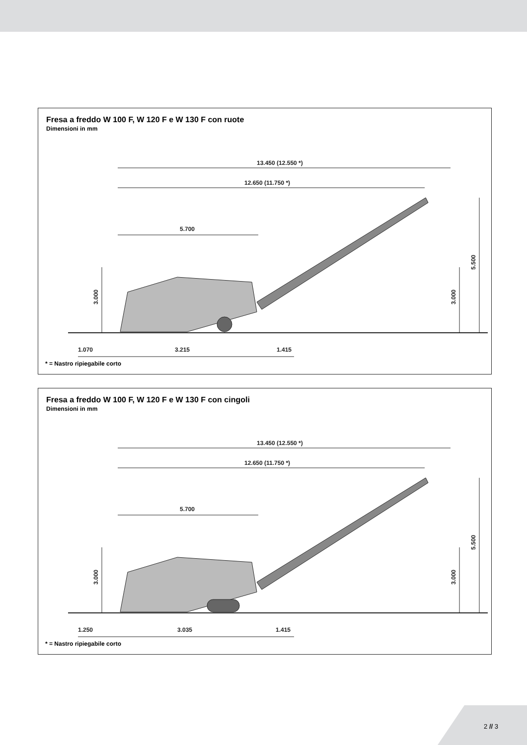Fresa a freddo W 100 F, W 120 F e W 130 F con ruote
Dimensioni in mm
13.450 (12.550 *)
12.650 (11.750 *)
5.700
3.000
3.000
5.500
1.070
3.215
1.415
* = Nastro ripiegabile corto
Fresa a freddo W 100 F, W 120 F e W 130 F con cingoli
Dimensioni in mm
13.450 (12.550 *)
12.650 (11.750 *)
5.700
3.000
3.000
5.500
1.250
3.035
1.415
* = Nastro ripiegabile corto
2 // 3